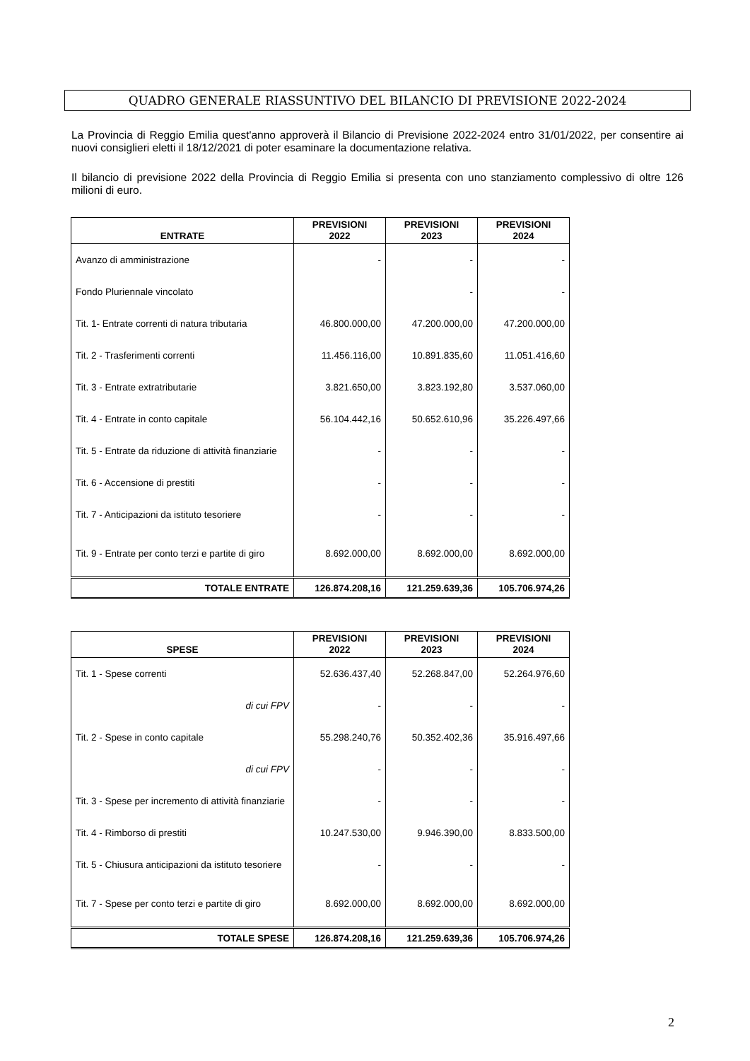QUADRO GENERALE RIASSUNTIVO DEL BILANCIO DI PREVISIONE 2022-2024
La Provincia di Reggio Emilia quest'anno approverà il Bilancio di Previsione 2022-2024 entro 31/01/2022, per consentire ai nuovi consiglieri eletti il 18/12/2021 di poter esaminare la documentazione relativa.
Il bilancio di previsione 2022 della Provincia di Reggio Emilia si presenta con uno stanziamento complessivo di oltre 126 milioni di euro.
| ENTRATE | PREVISIONI 2022 | PREVISIONI 2023 | PREVISIONI 2024 |
| --- | --- | --- | --- |
| Avanzo di amministrazione | - | - | - |
| Fondo Pluriennale vincolato | | - | - |
| Tit. 1- Entrate correnti di natura tributaria | 46.800.000,00 | 47.200.000,00 | 47.200.000,00 |
| Tit. 2 - Trasferimenti correnti | 11.456.116,00 | 10.891.835,60 | 11.051.416,60 |
| Tit. 3 - Entrate extratributarie | 3.821.650,00 | 3.823.192,80 | 3.537.060,00 |
| Tit. 4 - Entrate in conto capitale | 56.104.442,16 | 50.652.610,96 | 35.226.497,66 |
| Tit. 5 - Entrate da riduzione di attività finanziarie | - | - | - |
| Tit. 6 - Accensione di prestiti | - | - | - |
| Tit. 7 - Anticipazioni da istituto tesoriere | - | - | - |
| Tit. 9 - Entrate per conto terzi e partite di giro | 8.692.000,00 | 8.692.000,00 | 8.692.000,00 |
| TOTALE ENTRATE | 126.874.208,16 | 121.259.639,36 | 105.706.974,26 |
| SPESE | PREVISIONI 2022 | PREVISIONI 2023 | PREVISIONI 2024 |
| --- | --- | --- | --- |
| Tit. 1 - Spese correnti | 52.636.437,40 | 52.268.847,00 | 52.264.976,60 |
| di cui FPV | - | - | - |
| Tit. 2 - Spese in conto capitale | 55.298.240,76 | 50.352.402,36 | 35.916.497,66 |
| di cui FPV | - | - | - |
| Tit. 3 - Spese per incremento di attività finanziarie | - | - | - |
| Tit. 4 - Rimborso di prestiti | 10.247.530,00 | 9.946.390,00 | 8.833.500,00 |
| Tit. 5 - Chiusura anticipazioni da istituto tesoriere | - | - | - |
| Tit. 7 - Spese per conto terzi e partite di giro | 8.692.000,00 | 8.692.000,00 | 8.692.000,00 |
| TOTALE SPESE | 126.874.208,16 | 121.259.639,36 | 105.706.974,26 |
2